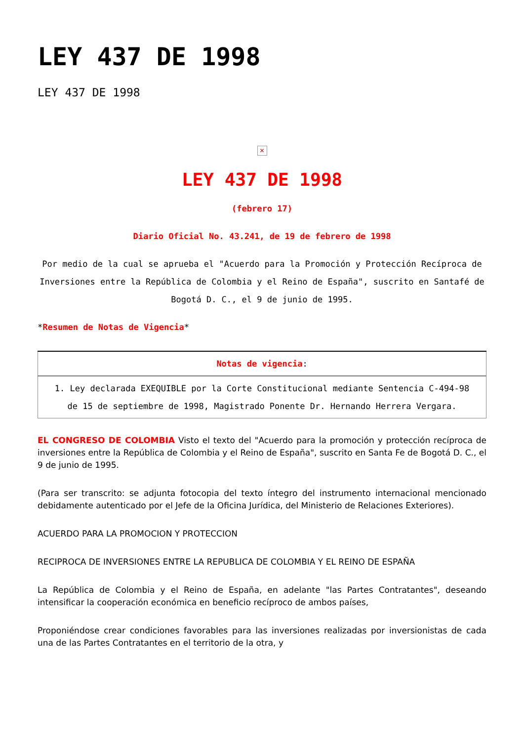LEY 437 DE 1998
LEY 437 DE 1998
✕
LEY 437 DE 1998
(febrero 17)
Diario Oficial No. 43.241, de 19 de febrero de 1998
Por medio de la cual se aprueba el "Acuerdo para la Promoción y Protección Recíproca de Inversiones entre la República de Colombia y el Reino de España", suscrito en Santafé de Bogotá D. C., el 9 de junio de 1995.
*Resumen de Notas de Vigencia*
| Notas de vigencia : |
| --- |
| 1. Ley declarada EXEQUIBLE por la Corte Constitucional mediante Sentencia C-494-98 de 15 de septiembre de 1998, Magistrado Ponente Dr. Hernando Herrera Vergara. |
EL CONGRESO DE COLOMBIA Visto el texto del "Acuerdo para la promoción y protección recíproca de inversiones entre la República de Colombia y el Reino de España", suscrito en Santa Fe de Bogotá D. C., el 9 de junio de 1995.
(Para ser transcrito: se adjunta fotocopia del texto íntegro del instrumento internacional mencionado debidamente autenticado por el Jefe de la Oficina Jurídica, del Ministerio de Relaciones Exteriores).
ACUERDO PARA LA PROMOCION Y PROTECCION
RECIPROCA DE INVERSIONES ENTRE LA REPUBLICA DE COLOMBIA Y EL REINO DE ESPAÑA
La República de Colombia y el Reino de España, en adelante "las Partes Contratantes", deseando intensificar la cooperación económica en beneficio recíproco de ambos países,
Proponiéndose crear condiciones favorables para las inversiones realizadas por inversionistas de cada una de las Partes Contratantes en el territorio de la otra, y